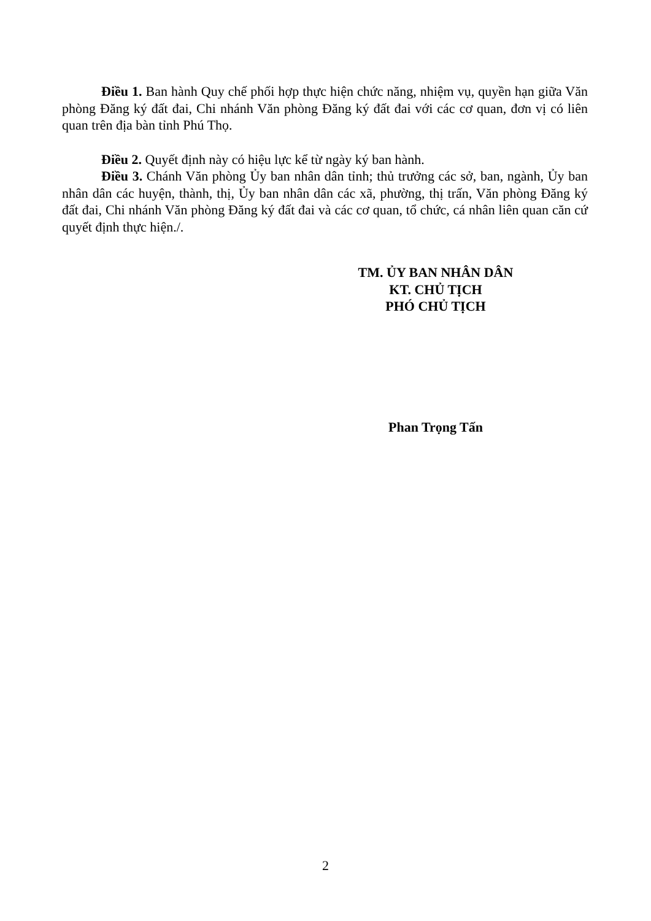Điều 1. Ban hành Quy chế phối hợp thực hiện chức năng, nhiệm vụ, quyền hạn giữa Văn phòng Đăng ký đất đai, Chi nhánh Văn phòng Đăng ký đất đai với các cơ quan, đơn vị có liên quan trên địa bàn tỉnh Phú Thọ.
Điều 2. Quyết định này có hiệu lực kể từ ngày ký ban hành.
Điều 3. Chánh Văn phòng Ủy ban nhân dân tỉnh; thủ trưởng các sở, ban, ngành, Ủy ban nhân dân các huyện, thành, thị, Ủy ban nhân dân các xã, phường, thị trấn, Văn phòng Đăng ký đất đai, Chi nhánh Văn phòng Đăng ký đất đai và các cơ quan, tổ chức, cá nhân liên quan căn cứ quyết định thực hiện./.
TM. ỦY BAN NHÂN DÂN
KT. CHỦ TỊCH
PHÓ CHỦ TỊCH
Phan Trọng Tấn
2